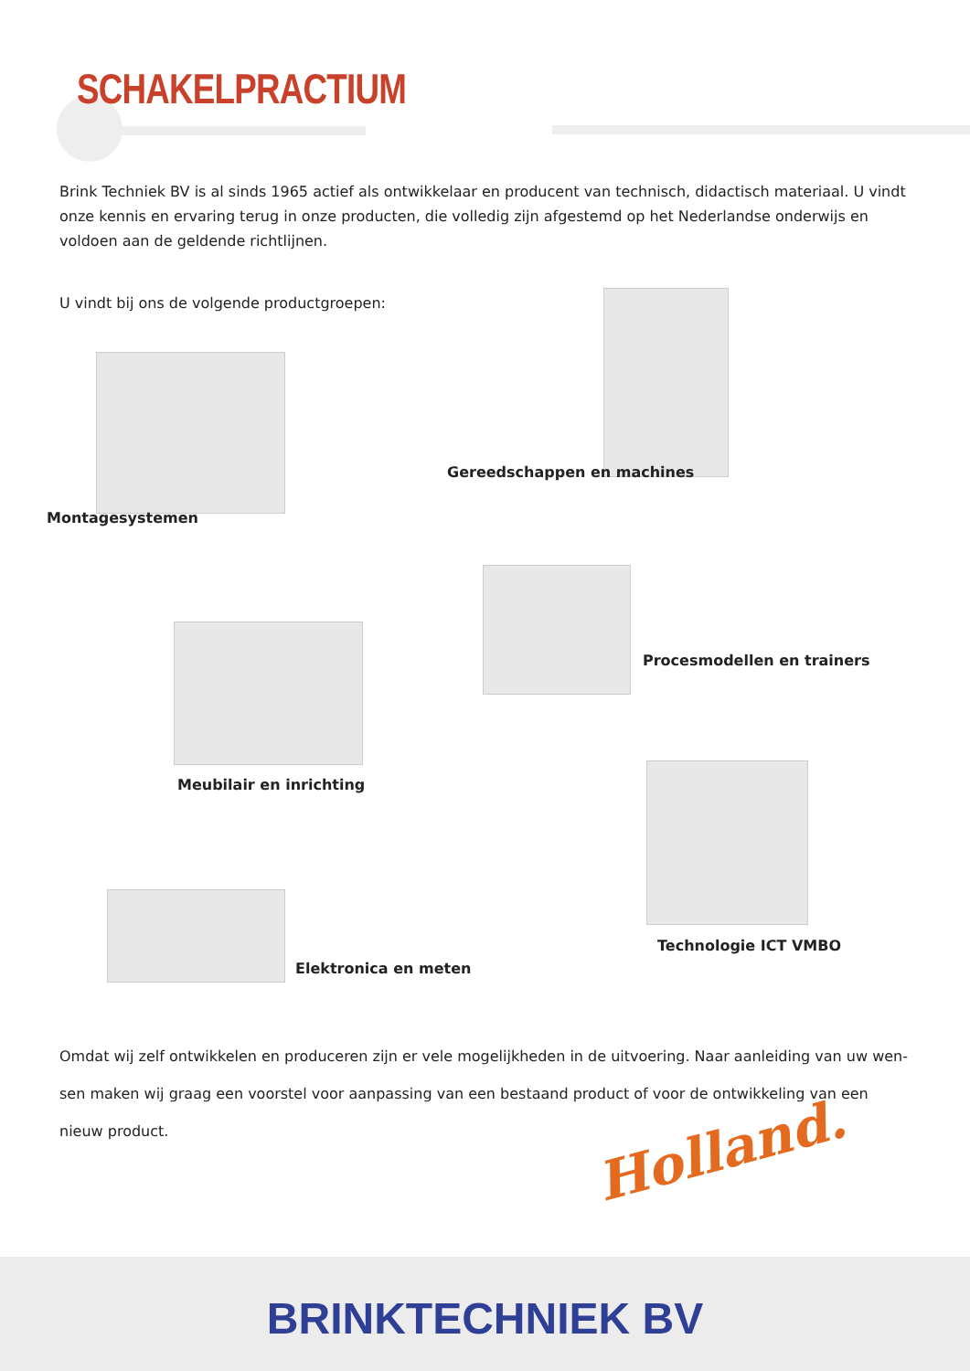SCHAKELPRACTIUM
Brink Techniek BV is al sinds 1965 actief als ontwikkelaar en producent van technisch, didactisch materiaal. U vindt onze kennis en ervaring terug in onze producten, die volledig zijn afgestemd op het Nederlandse onderwijs en voldoen aan de geldende richtlijnen.
U vindt bij ons de volgende productgroepen:
Montagesystemen
Gereedschappen en machines
Procesmodellen en trainers
Meubilair en inrichting
Technologie ICT VMBO
Elektronica en meten
Omdat wij zelf ontwikkelen en produceren zijn er vele mogelijkheden in de uitvoering. Naar aanleiding van uw wen-sen maken wij graag een voorstel voor aanpassing van een bestaand product of voor de ontwikkeling van een nieuw product.
Holland.
BRINKTECHNIEK BV